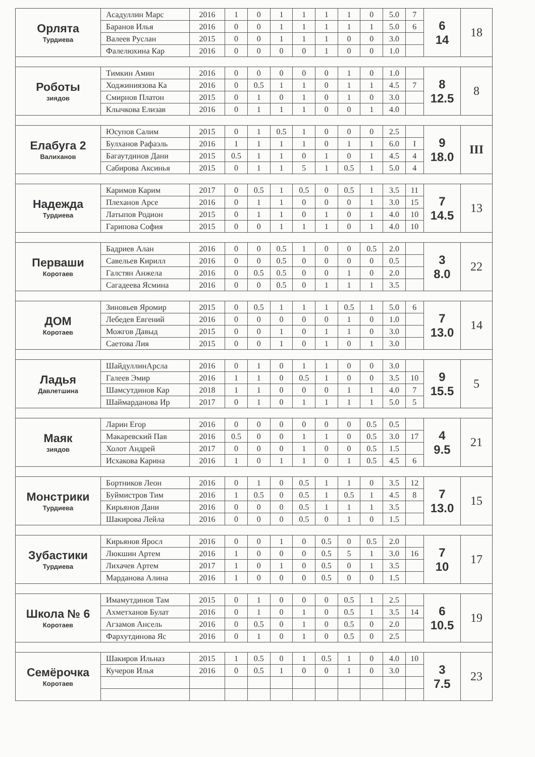| Орлята Турдиева | Асадуллин Марс | 2016 | 1 | 0 | 1 | 1 | 1 | 1 | 0 | 5.0 | 7 | 6 14 | 18 |
| | Баранов Илья | 2016 | 0 | 0 | 1 | 1 | 1 | 1 | 1 | 5.0 | 6 | | |
| | Валеев Руслан | 2015 | 0 | 0 | 1 | 1 | 1 | 0 | 0 | 3.0 | | | |
| | Фалелюхина Кар | 2016 | 0 | 0 | 0 | 0 | 1 | 0 | 0 | 1.0 | | | |
| Роботы зиядов | Тимкин Амин | 2016 | 0 | 0 | 0 | 0 | 0 | 1 | 0 | 1.0 | | 8 12.5 | 8 |
| | Ходжиниязова Ка | 2016 | 0 | 0.5 | 1 | 1 | 0 | 1 | 1 | 4.5 | 7 | | |
| | Смирнов Платон | 2015 | 0 | 1 | 0 | 1 | 0 | 1 | 0 | 3.0 | | | |
| | Клычкова Елизав | 2016 | 0 | 1 | 1 | 1 | 0 | 0 | 1 | 4.0 | | | |
| Елабуга 2 Валиханов | Юсупов Салим | 2015 | 0 | 1 | 0.5 | 1 | 0 | 0 | 0 | 2.5 | | 9 18.0 | III |
| | Булханов Рафаэль | 2016 | 1 | 1 | 1 | 1 | 0 | 1 | 1 | 6.0 | I | | |
| | Багаутдинов Дани | 2015 | 0.5 | 1 | 1 | 0 | 1 | 0 | 1 | 4.5 | 4 | | |
| | Сабирова Аксинья | 2015 | 0 | 1 | 1 | 5 | 1 | 0.5 | 1 | 5.0 | 4 | | |
| Надежда Турдиева | Каримов Карим | 2017 | 0 | 0.5 | 1 | 0.5 | 0 | 0.5 | 1 | 3.5 | 11 | 7 14.5 | 13 |
| | Плеханов Арсе | 2016 | 0 | 1 | 1 | 0 | 0 | 0 | 1 | 3.0 | 15 | | |
| | Латыпов Родион | 2015 | 0 | 1 | 1 | 0 | 1 | 0 | 1 | 4.0 | 10 | | |
| | Гарипова София | 2015 | 0 | 0 | 1 | 1 | 1 | 0 | 1 | 4.0 | 10 | | |
| Перваши Коротаев | Бадриев Алан | 2016 | 0 | 0 | 0.5 | 1 | 0 | 0 | 0.5 | 2.0 | | 3 8.0 | 22 |
| | Савельев Кирилл | 2016 | 0 | 0 | 0.5 | 0 | 0 | 0 | 0 | 0.5 | | | |
| | Галстян Анжела | 2016 | 0 | 0.5 | 0.5 | 0 | 0 | 1 | 0 | 2.0 | | | |
| | Сагадеева Ясмина | 2016 | 0 | 0 | 0.5 | 0 | 1 | 1 | 1 | 3.5 | | | |
| ДОМ Коротаев | Зиновьев Яромир | 2015 | 0 | 0.5 | 1 | 1 | 1 | 0.5 | 1 | 5.0 | 6 | 7 13.0 | 14 |
| | Лебедев Евгений | 2016 | 0 | 0 | 0 | 0 | 0 | 1 | 0 | 1.0 | | | |
| | Можгов Давыд | 2015 | 0 | 0 | 1 | 0 | 1 | 1 | 0 | 3.0 | | | |
| | Саетова Лия | 2015 | 0 | 0 | 1 | 0 | 1 | 0 | 1 | 3.0 | | | |
| Ладья Давлетшина | ШайдуллинАрсла | 2016 | 0 | 1 | 0 | 1 | 1 | 0 | 0 | 3.0 | | 9 15.5 | 5 |
| | Галеев Эмир | 2016 | 1 | 1 | 0 | 0.5 | 1 | 0 | 0 | 3.5 | 10 | | |
| | Шамсутдинов Кар | 2018 | 1 | 1 | 0 | 0 | 0 | 1 | 1 | 4.0 | 7 | | |
| | Шаймарданова Ир | 2017 | 0 | 1 | 0 | 1 | 1 | 1 | 1 | 5.0 | 5 | | |
| Маяк зиядов | Ларин Егор | 2016 | 0 | 0 | 0 | 0 | 0 | 0 | 0.5 | 0.5 | | 4 9.5 | 21 |
| | Макаревский Пав | 2016 | 0.5 | 0 | 0 | 1 | 1 | 0 | 0.5 | 3.0 | 17 | | |
| | Холот Андрей | 2017 | 0 | 0 | 0 | 1 | 0 | 0 | 0.5 | 1.5 | | | |
| | Исхакова Карина | 2016 | 1 | 0 | 1 | 1 | 0 | 1 | 0.5 | 4.5 | 6 | | |
| Монстрики Турдиева | Бортников Леон | 2016 | 0 | 1 | 0 | 0.5 | 1 | 1 | 0 | 3.5 | 12 | 7 13.0 | 15 |
| | Буймистров Тим | 2016 | 1 | 0.5 | 0 | 0.5 | 1 | 0.5 | 1 | 4.5 | 8 | | |
| | Кирьянов Дани | 2016 | 0 | 0 | 0 | 0.5 | 1 | 1 | 1 | 3.5 | | | |
| | Шакирова Лейла | 2016 | 0 | 0 | 0 | 0.5 | 0 | 1 | 0 | 1.5 | | | |
| Зубастики Турдиева | Кирьянов Яросл | 2016 | 0 | 0 | 1 | 0 | 0.5 | 0 | 0.5 | 2.0 | | 7 10 | 17 |
| | Люкшин Артем | 2016 | 1 | 0 | 0 | 0 | 0.5 | 5 | 1 | 3.0 | 16 | | |
| | Лихачев Артем | 2017 | 1 | 0 | 1 | 0 | 0.5 | 0 | 1 | 3.5 | | | |
| | Марданова Алина | 2016 | 1 | 0 | 0 | 0 | 0.5 | 0 | 0 | 1.5 | | | |
| Школа № 6 Коротаев | Имамутдинов Там | 2015 | 0 | 1 | 0 | 0 | 0 | 0.5 | 1 | 2.5 | | 6 10.5 | 19 |
| | Ахметханов Булат | 2016 | 0 | 1 | 0 | 1 | 0 | 0.5 | 1 | 3.5 | 14 | | |
| | Агзамов Ансель | 2016 | 0 | 0.5 | 0 | 1 | 0 | 0.5 | 0 | 2.0 | | | |
| | Фархутдинова Яс | 2016 | 0 | 1 | 0 | 1 | 0 | 0.5 | 0 | 2.5 | | | |
| Семёрочка Коротаев | Шакиров Ильназ | 2015 | 1 | 0.5 | 0 | 1 | 0.5 | 1 | 0 | 4.0 | 10 | 3 7.5 | 23 |
| | Кучеров Илья | 2016 | 0 | 0.5 | 1 | 0 | 0 | 1 | 0 | 3.0 | | | |